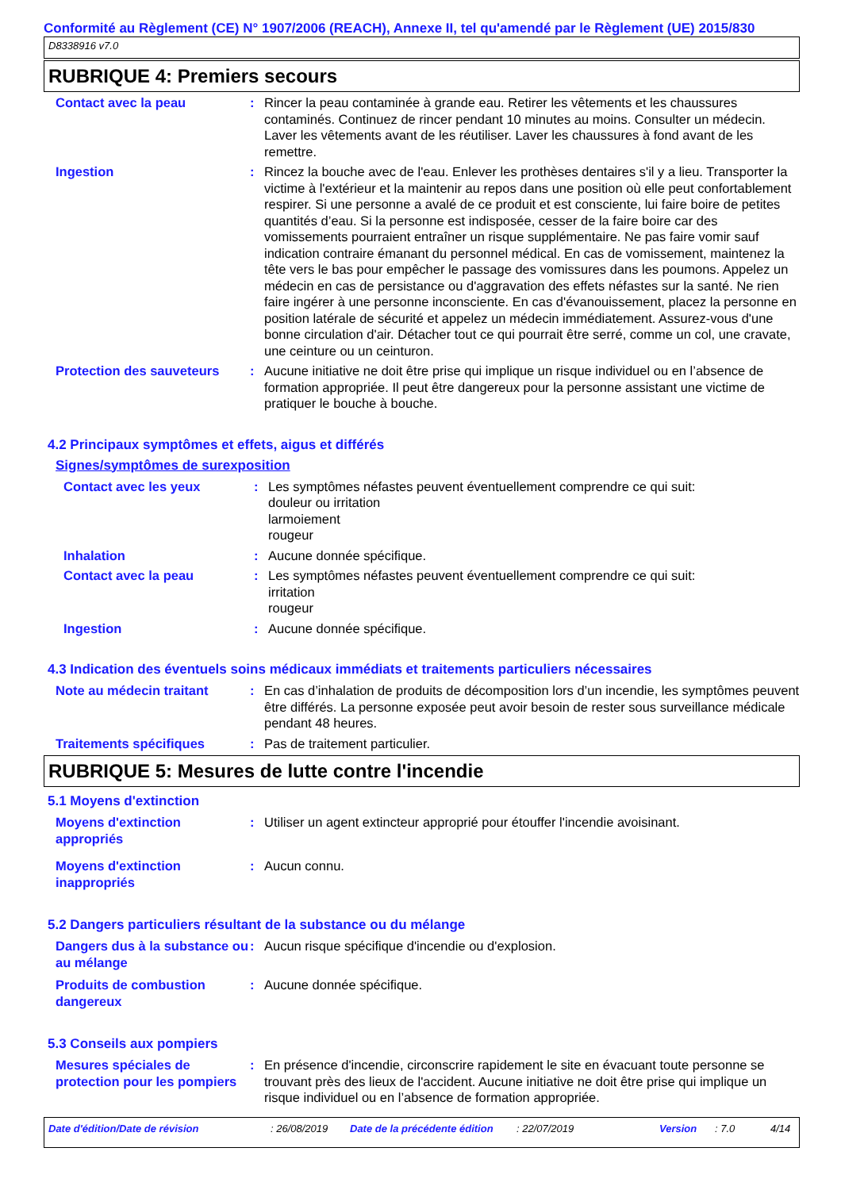Conformité au Règlement (CE) N° 1907/2006 (REACH), Annexe II, tel qu'amendé par le Règlement (UE) 2015/830
D8338916 v7.0
RUBRIQUE 4: Premiers secours
Contact avec la peau : Rincer la peau contaminée à grande eau. Retirer les vêtements et les chaussures contaminés. Continuez de rincer pendant 10 minutes au moins. Consulter un médecin. Laver les vêtements avant de les réutiliser. Laver les chaussures à fond avant de les remettre.
Ingestion : Rincez la bouche avec de l'eau. Enlever les prothèses dentaires s'il y a lieu. Transporter la victime à l'extérieur et la maintenir au repos dans une position où elle peut confortablement respirer. Si une personne a avalé de ce produit et est consciente, lui faire boire de petites quantités d’eau. Si la personne est indisposée, cesser de la faire boire car des vomissements pourraient entraîner un risque supplémentaire. Ne pas faire vomir sauf indication contraire émanant du personnel médical. En cas de vomissement, maintenez la tête vers le bas pour empêcher le passage des vomissures dans les poumons. Appelez un médecin en cas de persistance ou d'aggravation des effets néfastes sur la santé. Ne rien faire ingérer à une personne inconsciente. En cas d'évanouissement, placez la personne en position latérale de sécurité et appelez un médecin immédiatement. Assurez-vous d'une bonne circulation d'air. Détacher tout ce qui pourrait être serré, comme un col, une cravate, une ceinture ou un ceinturon.
Protection des sauveteurs
: Aucune initiative ne doit être prise qui implique un risque individuel ou en l’absence de formation appropriée. Il peut être dangereux pour la personne assistant une victime de pratiquer le bouche à bouche.
4.2 Principaux symptômes et effets, aigus et différés
Signes/symptômes de surexposition
Contact avec les yeux : Les symptômes néfastes peuvent éventuellement comprendre ce qui suit:
douleur ou irritation
larmoiement
rougeur
Inhalation : Aucune donnée spécifique.
Contact avec la peau : Les symptômes néfastes peuvent éventuellement comprendre ce qui suit:
irritation
rougeur
Ingestion : Aucune donnée spécifique.
4.3 Indication des éventuels soins médicaux immédiats et traitements particuliers nécessaires
Note au médecin traitant : En cas d’inhalation de produits de décomposition lors d’un incendie, les symptômes peuvent être différés. La personne exposée peut avoir besoin de rester sous surveillance médicale pendant 48 heures.
Traitements spécifiques : Pas de traitement particulier.
RUBRIQUE 5: Mesures de lutte contre l'incendie
5.1 Moyens d'extinction
Moyens d'extinction appropriés
: Utiliser un agent extincteur approprié pour étouffer l'incendie avoisinant.
Moyens d'extinction inappropriés
: Aucun connu.
5.2 Dangers particuliers résultant de la substance ou du mélange
Dangers dus à la substance ou au mélange
: Aucun risque spécifique d'incendie ou d'explosion.
Produits de combustion dangereux
: Aucune donnée spécifique.
5.3 Conseils aux pompiers
Mesures spéciales de protection pour les pompiers
: En présence d'incendie, circonscrire rapidement le site en évacuant toute personne se trouvant près des lieux de l'accident. Aucune initiative ne doit être prise qui implique un risque individuel ou en l’absence de formation appropriée.
Date d'édition/Date de révision: 26/08/2019 Date de la précédente édition: 22/07/2019 Version: 7.0 4/14